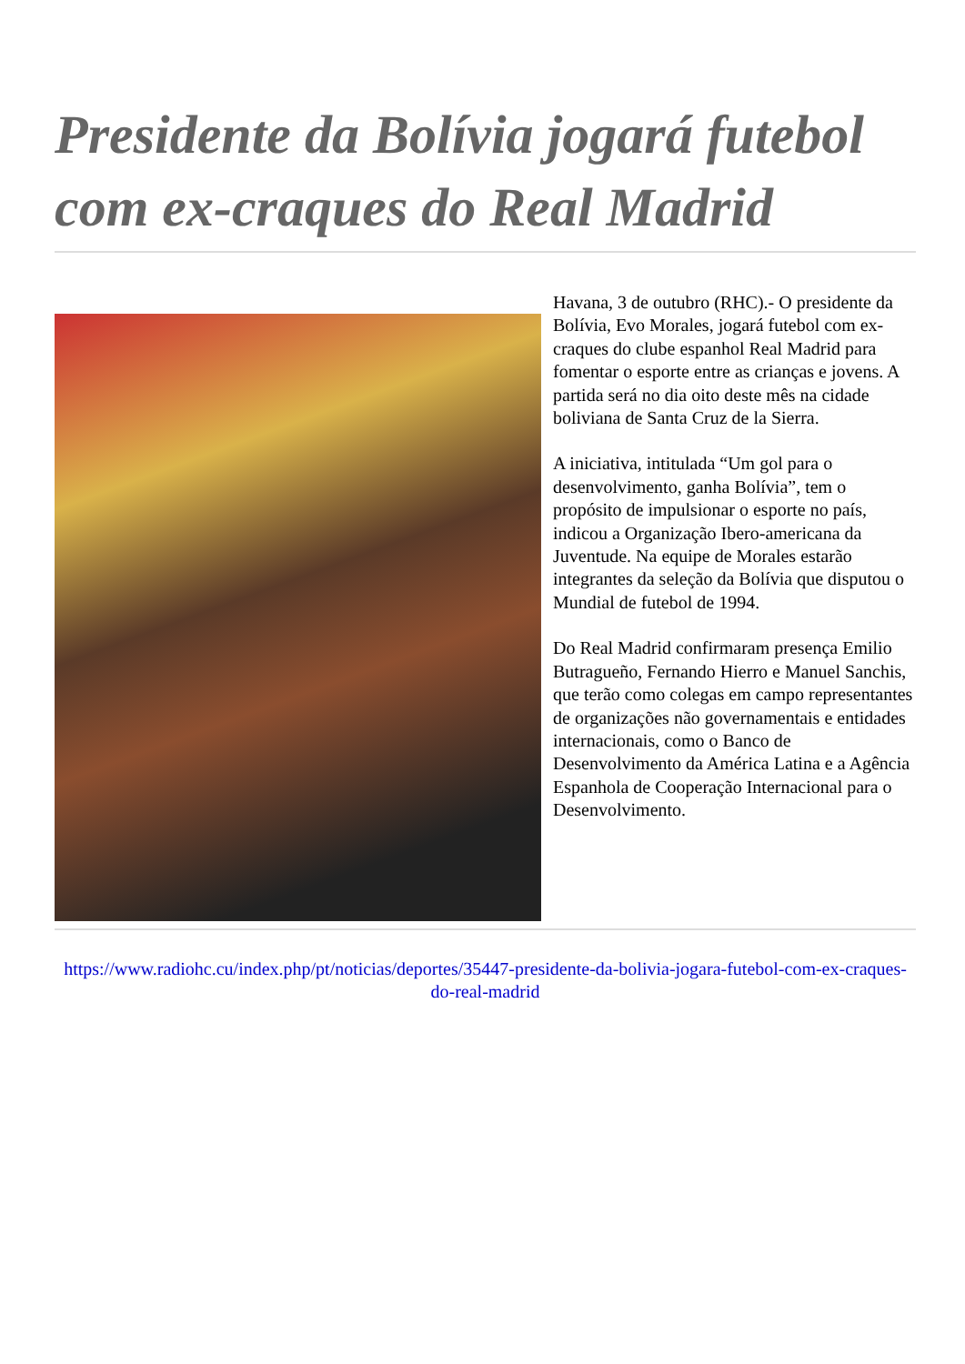Presidente da Bolívia jogará futebol com ex-craques do Real Madrid
Havana, 3 de outubro (RHC).- O presidente da Bolívia, Evo Morales, jogará futebol com ex-craques do clube espanhol Real Madrid para fomentar o esporte entre as crianças e jovens. A partida será no dia oito deste mês na cidade boliviana de Santa Cruz de la Sierra.
A iniciativa, intitulada “Um gol para o desenvolvimento, ganha Bolívia”, tem o propósito de impulsionar o esporte no país, indicou a Organização Ibero-americana da Juventude. Na equipe de Morales estarão integrantes da seleção da Bolívia que disputou o Mundial de futebol de 1994.
Do Real Madrid confirmaram presença Emilio Butragueño, Fernando Hierro e Manuel Sanchis, que terão como colegas em campo representantes de organizações não governamentais e entidades internacionais, como o Banco de Desenvolvimento da América Latina e a Agência Espanhola de Cooperação Internacional para o Desenvolvimento.
https://www.radiohc.cu/index.php/pt/noticias/deportes/35447-presidente-da-bolivia-jogara-futebol-com-ex-craques-do-real-madrid